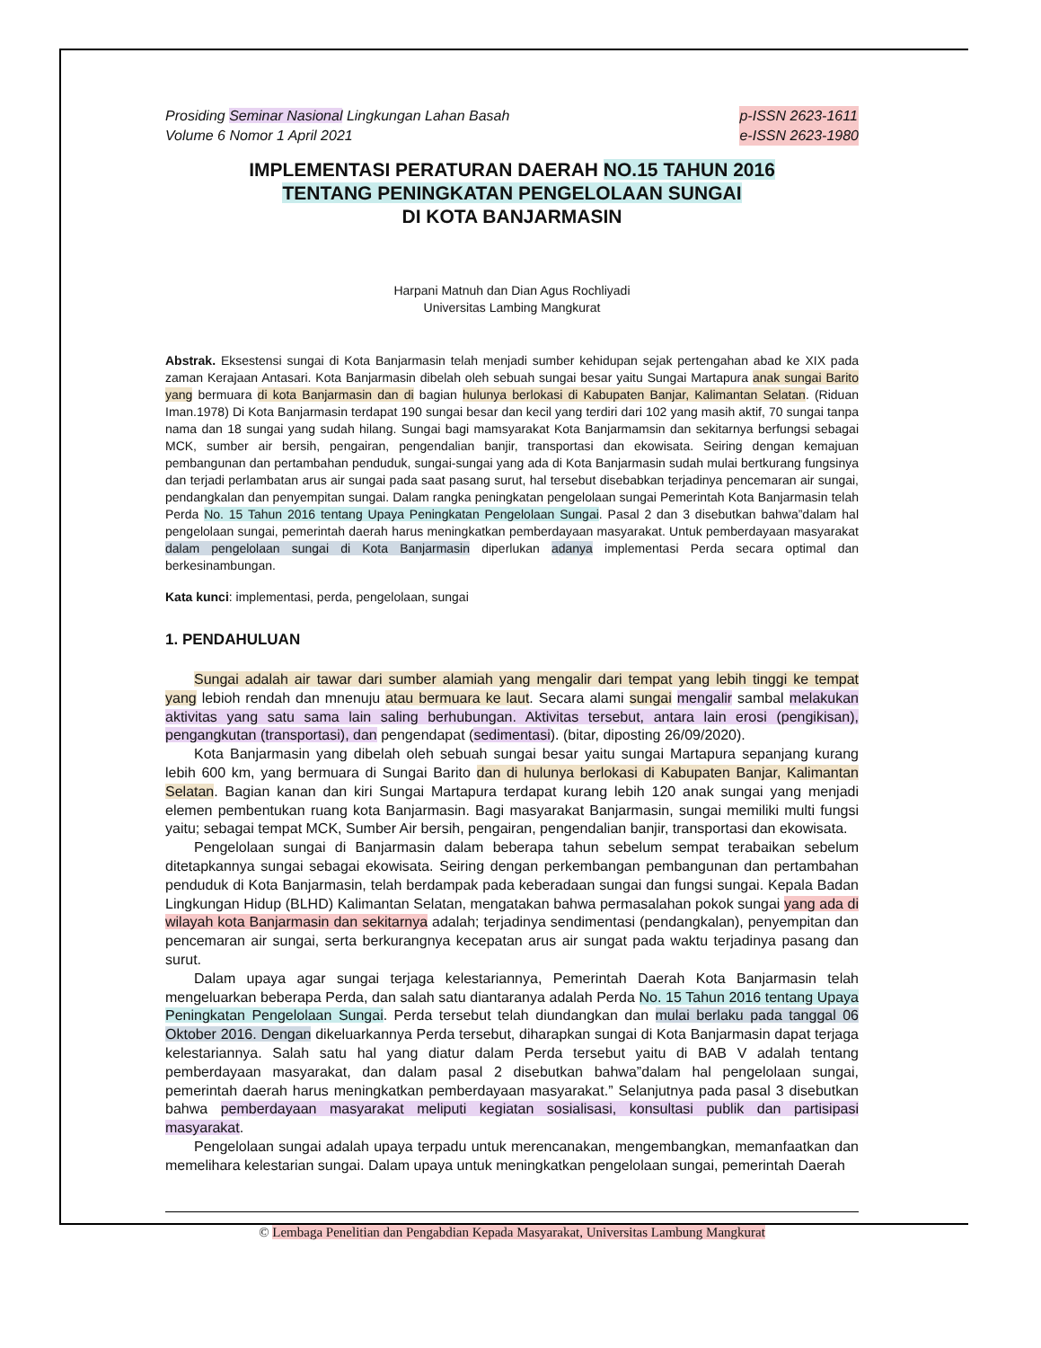Prosiding Seminar Nasional Lingkungan Lahan Basah
Volume 6 Nomor 1 April 2021
p-ISSN 2623-1611
e-ISSN 2623-1980
IMPLEMENTASI PERATURAN DAERAH NO.15 TAHUN 2016
TENTANG PENINGKATAN PENGELOLAAN SUNGAI
DI KOTA BANJARMASIN
Harpani Matnuh dan Dian Agus Rochliyadi
Universitas Lambing Mangkurat
Abstrak. Eksestensi sungai di Kota Banjarmasin telah menjadi sumber kehidupan sejak pertengahan abad ke XIX pada zaman Kerajaan Antasari. Kota Banjarmasin dibelah oleh sebuah sungai besar yaitu Sungai Martapura anak sungai Barito yang bermuara di kota Banjarmasin dan di bagian hulunya berlokasi di Kabupaten Banjar, Kalimantan Selatan. (Riduan Iman.1978) Di Kota Banjarmasin terdapat 190 sungai besar dan kecil yang terdiri dari 102 yang masih aktif, 70 sungai tanpa nama dan 18 sungai yang sudah hilang. Sungai bagi mamsyarakat Kota Banjarmamsin dan sekitarnya berfungsi sebagai MCK, sumber air bersih, pengairan, pengendalian banjir, transportasi dan ekowisata. Seiring dengan kemajuan pembangunan dan pertambahan penduduk, sungai-sungai yang ada di Kota Banjarmasin sudah mulai bertkurang fungsinya dan terjadi perlambatan arus air sungai pada saat pasang surut, hal tersebut disebabkan terjadinya pencemaran air sungai, pendangkalan dan penyempitan sungai. Dalam rangka peningkatan pengelolaan sungai Pemerintah Kota Banjarmasin telah Perda No. 15 Tahun 2016 tentang Upaya Peningkatan Pengelolaan Sungai. Pasal 2 dan 3 disebutkan bahwa”dalam hal pengelolaan sungai, pemerintah daerah harus meningkatkan pemberdayaan masyarakat. Untuk pemberdayaan masyarakat dalam pengelolaan sungai di Kota Banjarmasin diperlukan adanya implementasi Perda secara optimal dan berkesinambungan.
Kata kunci: implementasi, perda, pengelolaan, sungai
1. PENDAHULUAN
Sungai adalah air tawar dari sumber alamiah yang mengalir dari tempat yang lebih tinggi ke tempat yang lebioh rendah dan mnenuju atau bermuara ke laut. Secara alami sungai mengalir sambal melakukan aktivitas yang satu sama lain saling berhubungan. Aktivitas tersebut, antara lain erosi (pengikisan), pengangkutan (transportasi), dan pengendapat (sedimentasi). (bitar, diposting 26/09/2020).
Kota Banjarmasin yang dibelah oleh sebuah sungai besar yaitu sungai Martapura sepanjang kurang lebih 600 km, yang bermuara di Sungai Barito dan di hulunya berlokasi di Kabupaten Banjar, Kalimantan Selatan. Bagian kanan dan kiri Sungai Martapura terdapat kurang lebih 120 anak sungai yang menjadi elemen pembentukan ruang kota Banjarmasin. Bagi masyarakat Banjarmasin, sungai memiliki multi fungsi yaitu; sebagai tempat MCK, Sumber Air bersih, pengairan, pengendalian banjir, transportasi dan ekowisata.
Pengelolaan sungai di Banjarmasin dalam beberapa tahun sebelum sempat terabaikan sebelum ditetapkannya sungai sebagai ekowisata. Seiring dengan perkembangan pembangunan dan pertambahan penduduk di Kota Banjarmasin, telah berdampak pada keberadaan sungai dan fungsi sungai. Kepala Badan Lingkungan Hidup (BLHD) Kalimantan Selatan, mengatakan bahwa permasalahan pokok sungai yang ada di wilayah kota Banjarmasin dan sekitarnya adalah; terjadinya sendimentasi (pendangkalan), penyempitan dan pencemaran air sungai, serta berkurangnya kecepatan arus air sungat pada waktu terjadinya pasang dan surut.
Dalam upaya agar sungai terjaga kelestariannya, Pemerintah Daerah Kota Banjarmasin telah mengeluarkan beberapa Perda, dan salah satu diantaranya adalah Perda No. 15 Tahun 2016 tentang Upaya Peningkatan Pengelolaan Sungai. Perda tersebut telah diundangkan dan mulai berlaku pada tanggal 06 Oktober 2016. Dengan dikeluarkannya Perda tersebut, diharapkan sungai di Kota Banjarmasin dapat terjaga kelestariannya. Salah satu hal yang diatur dalam Perda tersebut yaitu di BAB V adalah tentang pemberdayaan masyarakat, dan dalam pasal 2 disebutkan bahwa”dalam hal pengelolaan sungai, pemerintah daerah harus meningkatkan pemberdayaan masyarakat.” Selanjutnya pada pasal 3 disebutkan bahwa pemberdayaan masyarakat meliputi kegiatan sosialisasi, konsultasi publik dan partisipasi masyarakat.
Pengelolaan sungai adalah upaya terpadu untuk merencanakan, mengembangkan, memanfaatkan dan memelihara kelestarian sungai. Dalam upaya untuk meningkatkan pengelolaan sungai, pemerintah Daerah
© Lembaga Penelitian dan Pengabdian Kepada Masyarakat, Universitas Lambung Mangkurat